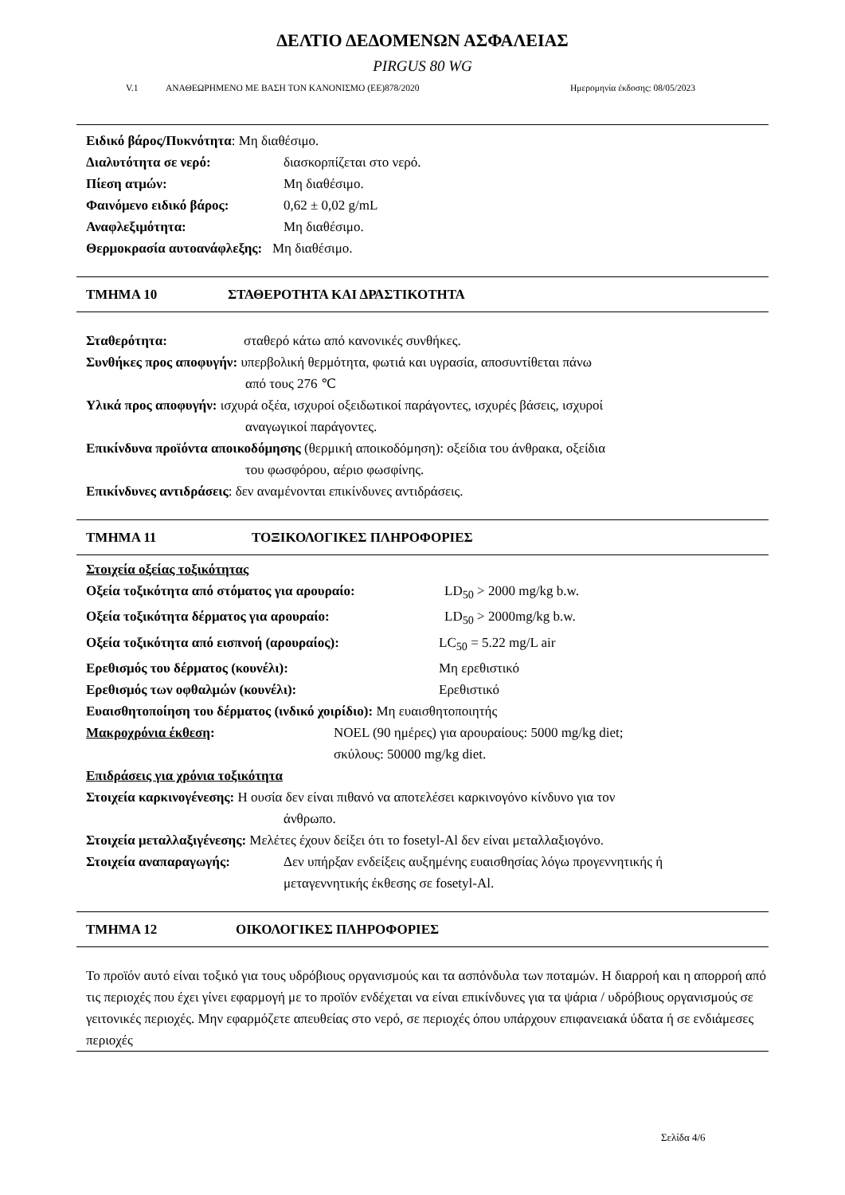ΔΕΛΤΙΟ ΔΕΔΟΜΕΝΩΝ ΑΣΦΑΛΕΙΑΣ
PIRGUS 80 WG
V.1 ΑΝΑΘΕΩΡΗΜΕΝΟ ΜΕ ΒΑΣΗ ΤΟΝ ΚΑΝΟΝΙΣΜΟ (ΕΕ)878/2020 Ημερομηνία έκδοσης: 08/05/2023
Ειδικό βάρος/Πυκνότητα: Μη διαθέσιμο.
Διαλυτότητα σε νερό: διασκορπίζεται στο νερό.
Πίεση ατμών: Μη διαθέσιμο.
Φαινόμενο ειδικό βάρος: 0,62 ± 0,02 g/mL
Αναφλεξιμότητα: Μη διαθέσιμο.
Θερμοκρασία αυτοανάφλεξης: Μη διαθέσιμο.
ΤΜΗΜΑ 10 ΣΤΑΘΕΡΟΤΗΤΑ ΚΑΙ ΔΡΑΣΤΙΚΟΤΗΤΑ
Σταθερότητα: σταθερό κάτω από κανονικές συνθήκες.
Συνθήκες προς αποφυγήν: υπερβολική θερμότητα, φωτιά και υγρασία, αποσυντίθεται πάνω
από τους 276 ℃
Υλικά προς αποφυγήν: ισχυρά οξέα, ισχυροί οξειδωτικοί παράγοντες, ισχυρές βάσεις, ισχυροί
αναγωγικοί παράγοντες.
Επικίνδυνα προϊόντα αποικοδόμησης (θερμική αποικοδόμηση): οξείδια του άνθρακα, οξείδια
του φωσφόρου, αέριο φωσφίνης.
Επικίνδυνες αντιδράσεις: δεν αναμένονται επικίνδυνες αντιδράσεις.
ΤΜΗΜΑ 11 ΤΟΞΙΚΟΛΟΓΙΚΕΣ ΠΛΗΡΟΦΟΡΙΕΣ
Στοιχεία οξείας τοξικότητας
Οξεία τοξικότητα από στόματος για αρουραίο: LD<sub>50</sub> > 2000 mg/kg b.w.
Οξεία τοξικότητα δέρματος για αρουραίο: LD<sub>50</sub> > 2000mg/kg b.w.
Οξεία τοξικότητα από εισπνοή (αρουραίος): LC<sub>50</sub> = 5.22 mg/L air
Ερεθισμός του δέρματος (κουνέλι): Μη ερεθιστικό
Ερεθισμός των οφθαλμών (κουνέλι): Ερεθιστικό
Ευαισθητοποίηση του δέρματος (ινδικό χοιρίδιο): Μη ευαισθητοποιητής
Μακροχρόνια έκθεση: NOEL (90 ημέρες) για αρουραίους: 5000 mg/kg diet;
σκύλους: 50000 mg/kg diet.
Επιδράσεις για χρόνια τοξικότητα
Στοιχεία καρκινογένεσης: Η ουσία δεν είναι πιθανό να αποτελέσει καρκινογόνο κίνδυνο για τον
άνθρωπο.
Στοιχεία μεταλλαξιγένεσης: Μελέτες έχουν δείξει ότι το fosetyl-Al δεν είναι μεταλλαξιογόνο.
Στοιχεία αναπαραγωγής: Δεν υπήρξαν ενδείξεις αυξημένης ευαισθησίας λόγω προγεννητικής ή
μεταγεννητικής έκθεσης σε fosetyl-Al.
ΤΜΗΜΑ 12 ΟΙΚΟΛΟΓΙΚΕΣ ΠΛΗΡΟΦΟΡΙΕΣ
Το προϊόν αυτό είναι τοξικό για τους υδρόβιους οργανισμούς και τα ασπόνδυλα των ποταμών. Η διαρροή και η απορροή από τις περιοχές που έχει γίνει εφαρμογή με το προϊόν ενδέχεται να είναι επικίνδυνες για τα ψάρια / υδρόβιους οργανισμούς σε γειτονικές περιοχές. Μην εφαρμόζετε απευθείας στο νερό, σε περιοχές όπου υπάρχουν επιφανειακά ύδατα ή σε ενδιάμεσες περιοχές
Σελίδα 4/6